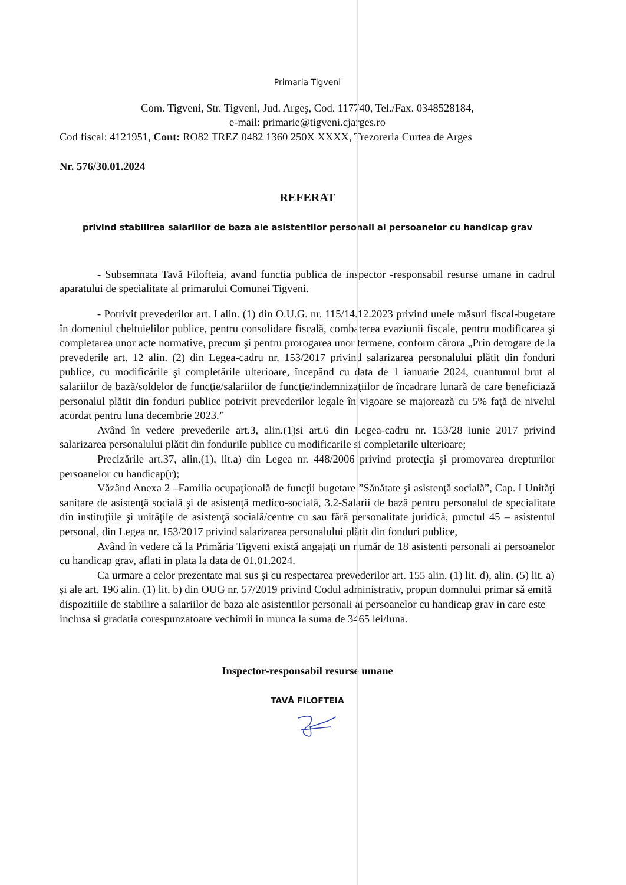Primaria Tigveni
Com. Tigveni, Str. Tigveni, Jud. Argeş, Cod. 117740, Tel./Fax. 0348528184,
e-mail: primarie@tigveni.cjarges.ro
Cod fiscal: 4121951, Cont: RO82 TREZ 0482 1360 250X XXXX, Trezoreria Curtea de Arges
Nr. 576/30.01.2024
REFERAT
privind stabilirea salariilor de baza ale asistentilor personali ai persoanelor cu handicap grav
- Subsemnata Tavă Filofteia, avand functia publica de inspector -responsabil resurse umane in cadrul aparatului de specialitate al primarului Comunei Tigveni.
- Potrivit prevederilor art. I alin. (1) din O.U.G. nr. 115/14.12.2023 privind unele măsuri fiscal-bugetare în domeniul cheltuielilor publice, pentru consolidare fiscală, combaterea evaziunii fiscale, pentru modificarea şi completarea unor acte normative, precum şi pentru prorogarea unor termene, conform cărora „Prin derogare de la prevederile art. 12 alin. (2) din Legea-cadru nr. 153/2017 privind salarizarea personalului plătit din fonduri publice, cu modificările şi completările ulterioare, începând cu data de 1 ianuarie 2024, cuantumul brut al salariilor de bază/soldelor de funcţie/salariilor de funcţie/indemnizaţiilor de încadrare lunară de care beneficiază personalul plătit din fonduri publice potrivit prevederilor legale în vigoare se majorează cu 5% faţă de nivelul acordat pentru luna decembrie 2023.”
Având în vedere prevederile art.3, alin.(1)si art.6 din Legea-cadru nr. 153/28 iunie 2017 privind salarizarea personalului plătit din fondurile publice cu modificarile si completarile ulterioare;
Precizările art.37, alin.(1), lit.a) din Legea nr. 448/2006 privind protecţia şi promovarea drepturilor persoanelor cu handicap(r);
Văzând Anexa 2 –Familia ocupaţională de funcţii bugetare ”Sănătate şi asistenţă socială”, Cap. I Unităţi sanitare de asistenţă socială şi de asistenţă medico-socială, 3.2-Salarii de bază pentru personalul de specialitate din instituţiile şi unităţile de asistenţă socială/centre cu sau fără personalitate juridică, punctul 45 – asistentul personal, din Legea nr. 153/2017 privind salarizarea personalului plătit din fonduri publice,
Având în vedere că la Primăria Tigveni există angajaţi un număr de 18 asistenti personali ai persoanelor cu handicap grav, aflati in plata la data de 01.01.2024.
Ca urmare a celor prezentate mai sus şi cu respectarea prevederilor art. 155 alin. (1) lit. d), alin. (5) lit. a) şi ale art. 196 alin. (1) lit. b) din OUG nr. 57/2019 privind Codul administrativ, propun domnului primar să emită dispozitiile de stabilire a salariilor de baza ale asistentilor personali ai persoanelor cu handicap grav in care este inclusa si gradatia corespunzatoare vechimii in munca la suma de 3465 lei/luna.
Inspector-responsabil resurse umane
TAVĂ FILOFTEIA